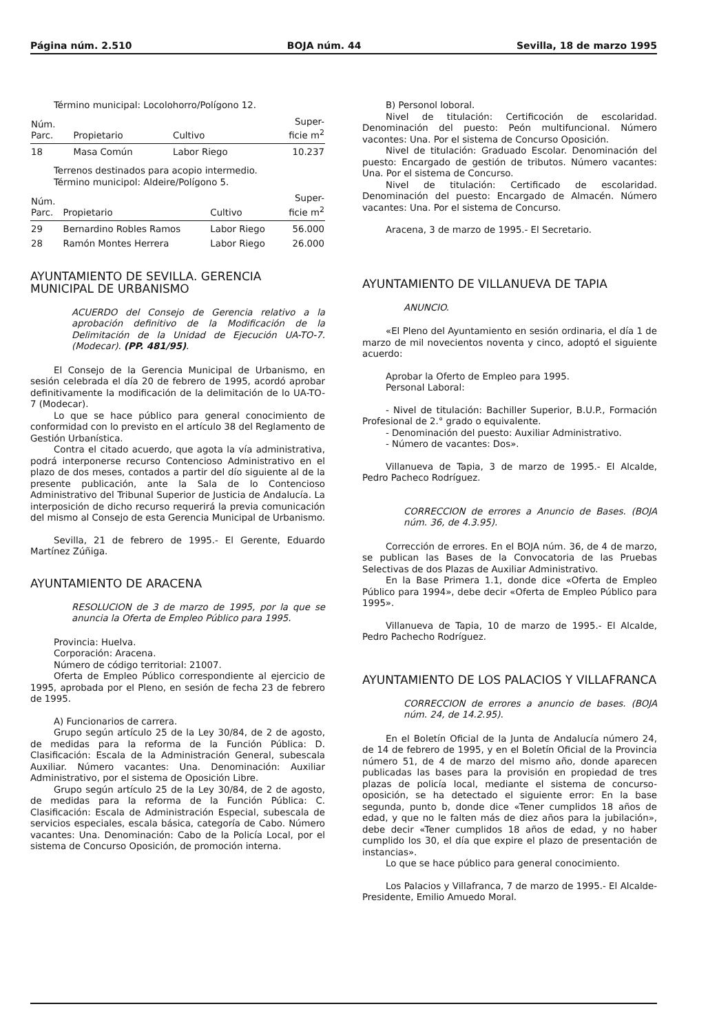Página núm. 2.510 BOJA núm. 44 Sevilla, 18 de marzo 1995
Término municipal: Locolohorro/Polígono 12.
| Núm. Parc. | Propietario | Cultivo | Super- ficie m<sup>2</sup> |
| --- | --- | --- | --- |
| 18 | Masa Común | Labor Riego | 10.237 |
Terrenos destinados para acopio intermedio.
Término municipol: Aldeire/Polígono 5.
| Núm. Parc. | Propietario | Cultivo | Super- ficie m<sup>2</sup> |
| --- | --- | --- | --- |
| 29 | Bernardino Robles Ramos | Labor Riego | 56.000 |
| 28 | Ramón Montes Herrera | Labor Riego | 26.000 |
AYUNTAMIENTO DE SEVILLA. GERENCIA MUNICIPAL DE URBANISMO
ACUERDO del Consejo de Gerencia relativo a la aprobación definitivo de la Modificación de la Delimitación de la Unidad de Ejecución UA-TO-7. (Modecar). (PP. 481/95).
El Consejo de la Gerencia Municipal de Urbanismo, en sesión celebrada el día 20 de febrero de 1995, acordó aprobar definitivamente la modificación de la delimitación de lo UA-TO-7 (Modecar).
Lo que se hace público para general conocimiento de conformidad con lo previsto en el artículo 38 del Reglamento de Gestión Urbanística.
Contra el citado acuerdo, que agota la vía administrativa, podrá interponerse recurso Contencioso Administrativo en el plazo de dos meses, contados a partir del dío siguiente al de la presente publicación, ante la Sala de lo Contencioso Administrativo del Tribunal Superior de Justicia de Andalucía. La interposición de dicho recurso requerirá la previa comunicación del mismo al Consejo de esta Gerencia Municipal de Urbanismo.
Sevilla, 21 de febrero de 1995.- El Gerente, Eduardo Martínez Zúñiga.
AYUNTAMIENTO DE ARACENA
RESOLUCION de 3 de marzo de 1995, por la que se anuncia la Oferta de Empleo Público para 1995.
Provincia: Huelva.
Corporación: Aracena.
Número de código territorial: 21007.
Oferta de Empleo Público correspondiente al ejercicio de 1995, aprobada por el Pleno, en sesión de fecha 23 de febrero de 1995.
A) Funcionarios de carrera.
Grupo según artículo 25 de la Ley 30/84, de 2 de agosto, de medidas para la reforma de la Función Pública: D. Clasificación: Escala de la Administración General, subescala Auxiliar. Número vacantes: Una. Denominación: Auxiliar Administrativo, por el sistema de Oposición Libre.
Grupo según artículo 25 de la Ley 30/84, de 2 de agosto, de medidas para la reforma de la Función Pública: C. Clasificación: Escala de Administración Especial, subescala de servicios especiales, escala básica, categoría de Cabo. Número vacantes: Una. Denominación: Cabo de la Policía Local, por el sistema de Concurso Oposición, de promoción interna.
B) Personol loboral.
Nivel de titulación: Certificoción de escolaridad. Denominación del puesto: Peón multifuncional. Número vacontes: Una. Por el sistema de Concurso Oposición.
Nivel de titulación: Graduado Escolar. Denominación del puesto: Encargado de gestión de tributos. Número vacantes: Una. Por el sistema de Concurso.
Nivel de titulación: Certificado de escolaridad. Denominación del puesto: Encargado de Almacén. Número vacantes: Una. Por el sistema de Concurso.
Aracena, 3 de marzo de 1995.- El Secretario.
AYUNTAMIENTO DE VILLANUEVA DE TAPIA
ANUNCIO.
«El Pleno del Ayuntamiento en sesión ordinaria, el día 1 de marzo de mil novecientos noventa y cinco, adoptó el siguiente acuerdo:
Aprobar la Oferto de Empleo para 1995.
Personal Laboral:
- Nivel de titulación: Bachiller Superior, B.U.P., Formación Profesional de 2.° grado o equivalente.
- Denominación del puesto: Auxiliar Administrativo.
- Número de vacantes: Dos».
Villanueva de Tapia, 3 de marzo de 1995.- El Alcalde, Pedro Pacheco Rodríguez.
CORRECCION de errores a Anuncio de Bases. (BOJA núm. 36, de 4.3.95).
Corrección de errores. En el BOJA núm. 36, de 4 de marzo, se publican las Bases de la Convocatoria de las Pruebas Selectivas de dos Plazas de Auxiliar Administrativo.
En la Base Primera 1.1, donde dice «Oferta de Empleo Público para 1994», debe decir «Oferta de Empleo Público para 1995».
Villanueva de Tapia, 10 de marzo de 1995.- El Alcalde, Pedro Pachecho Rodríguez.
AYUNTAMIENTO DE LOS PALACIOS Y VILLAFRANCA
CORRECCION de errores a anuncio de bases. (BOJA núm. 24, de 14.2.95).
En el Boletín Oficial de la Junta de Andalucía número 24, de 14 de febrero de 1995, y en el Boletín Oficial de la Provincia número 51, de 4 de marzo del mismo año, donde aparecen publicadas las bases para la provisión en propiedad de tres plazas de policía local, mediante el sistema de concurso-oposición, se ha detectado el siguiente error: En la base segunda, punto b, donde dice «Tener cumplidos 18 años de edad, y que no le falten más de diez años para la jubilación», debe decir «Tener cumplidos 18 años de edad, y no haber cumplido los 30, el día que expire el plazo de presentación de instancias».
Lo que se hace público para general conocimiento.
Los Palacios y Villafranca, 7 de marzo de 1995.- El Alcalde-Presidente, Emilio Amuedo Moral.